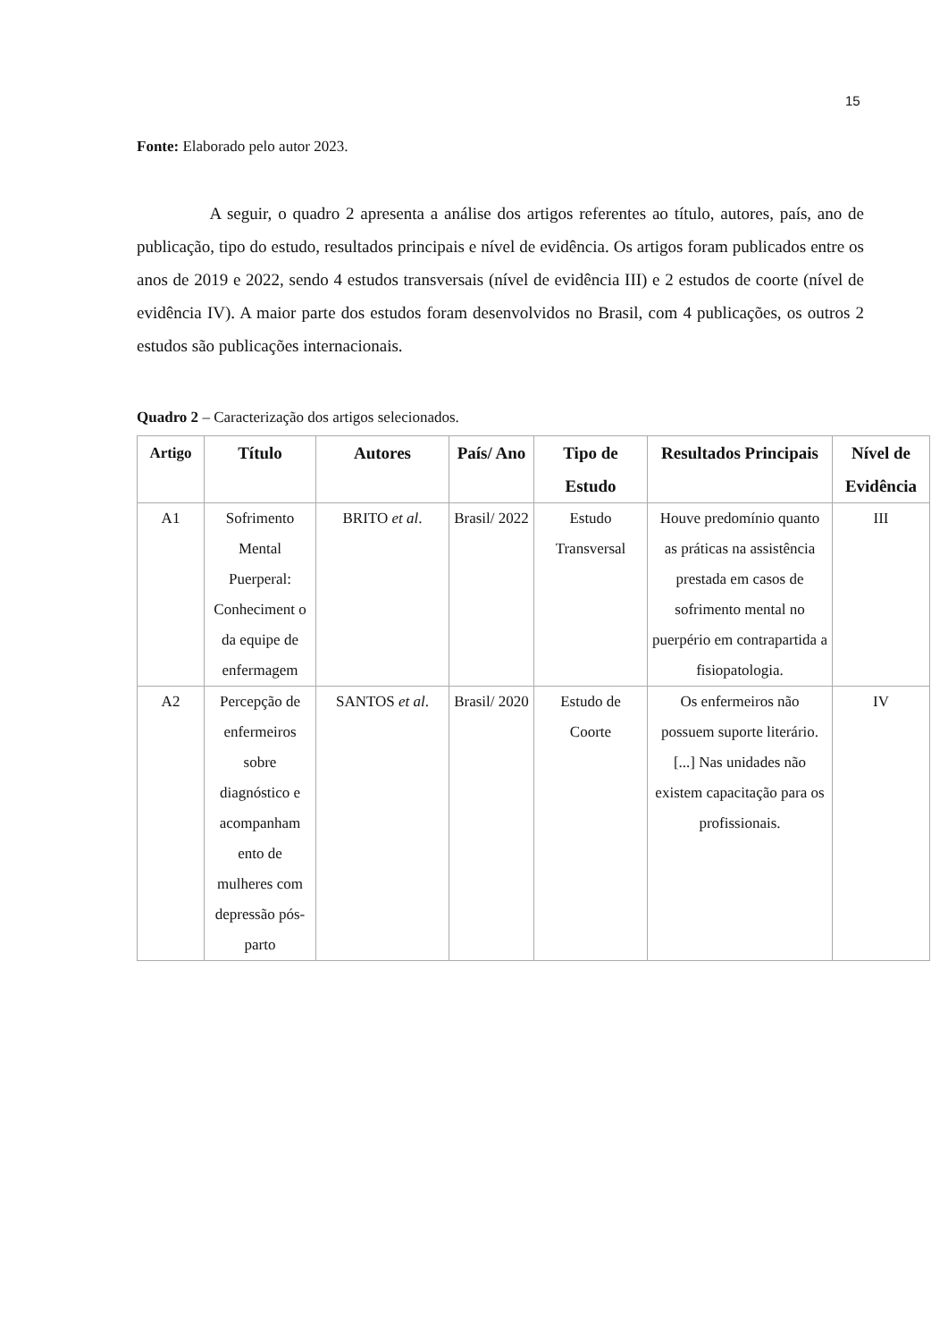15
Fonte: Elaborado pelo autor 2023.
A seguir, o quadro 2 apresenta a análise dos artigos referentes ao título, autores, país, ano de publicação, tipo do estudo, resultados principais e nível de evidência. Os artigos foram publicados entre os anos de 2019 e 2022, sendo 4 estudos transversais (nível de evidência III) e 2 estudos de coorte (nível de evidência IV). A maior parte dos estudos foram desenvolvidos no Brasil, com 4 publicações, os outros 2 estudos são publicações internacionais.
Quadro 2 – Caracterização dos artigos selecionados.
| Artigo | Título | Autores | País/ Ano | Tipo de Estudo | Resultados Principais | Nível de Evidência |
| --- | --- | --- | --- | --- | --- | --- |
| A1 | Sofrimento Mental Puerperal: Conheciment o da equipe de enfermagem | BRITO et al . | Brasil/ 2022 | Estudo Transversal | Houve predomínio quanto as práticas na assistência prestada em casos de sofrimento mental no puerpério em contrapartida a fisiopatologia. | III |
| A2 | Percepção de enfermeiros sobre diagnóstico e acompanham ento de mulheres com depressão pós-parto | SANTOS et al . | Brasil/ 2020 | Estudo de Coorte | Os enfermeiros não possuem suporte literário. [...] Nas unidades não existem capacitação para os profissionais. | IV |